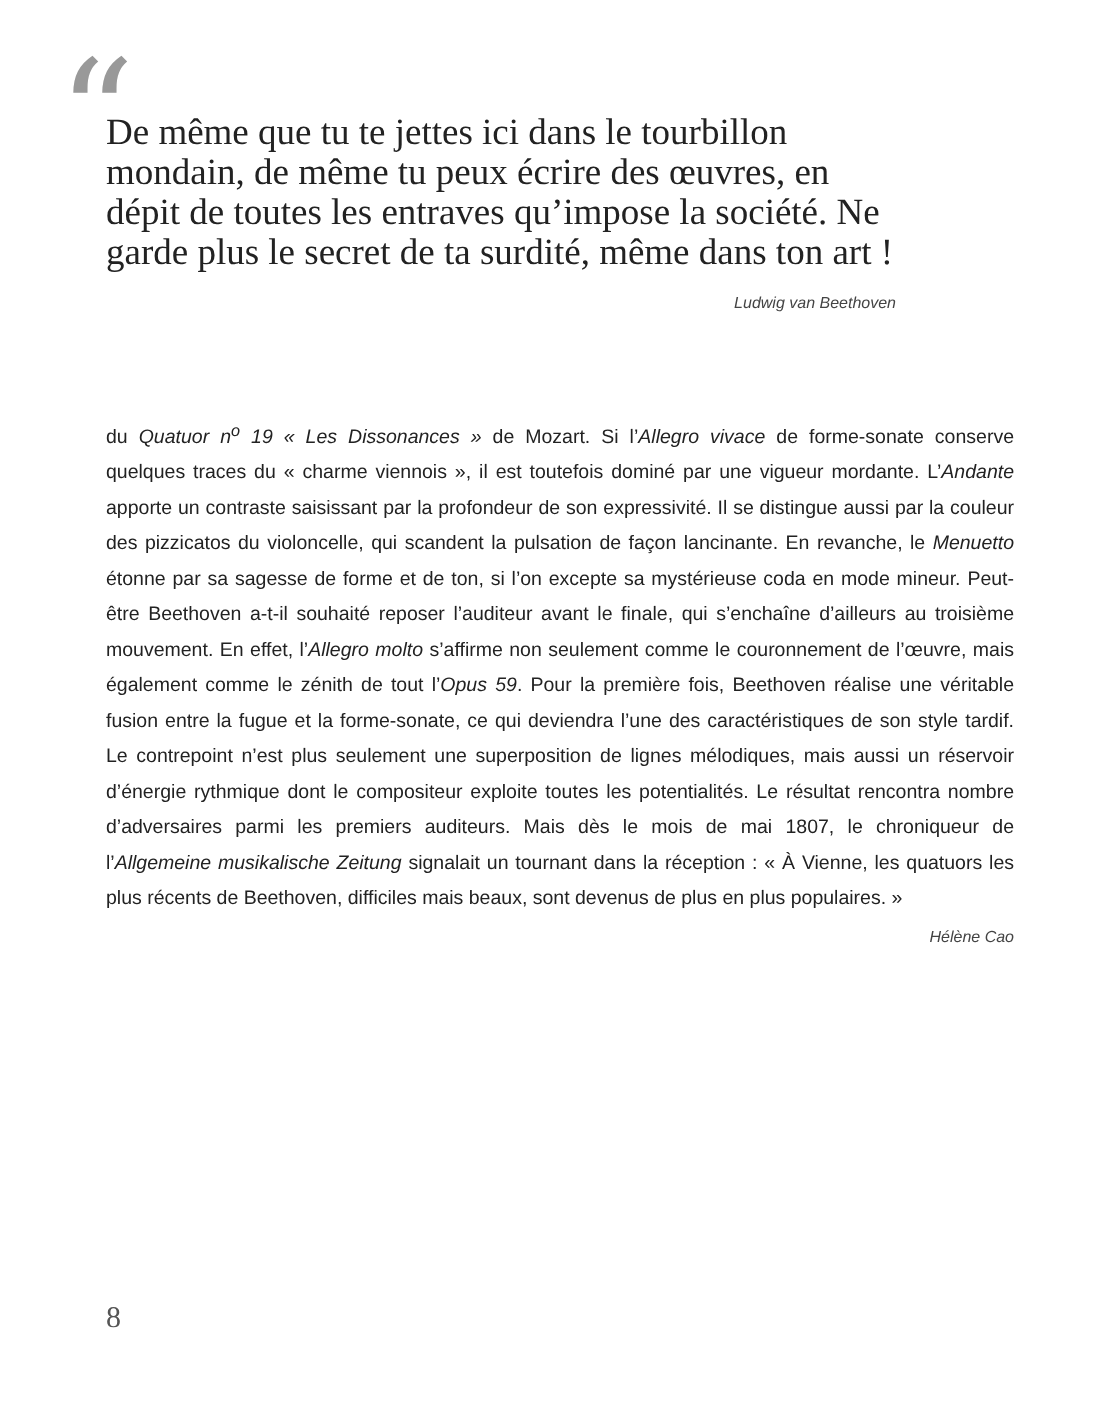“
De même que tu te jettes ici dans le tourbillon mondain, de même tu peux écrire des œuvres, en dépit de toutes les entraves qu’impose la société. Ne garde plus le secret de ta surdité, même dans ton art !
Ludwig van Beethoven
du Quatuor n<sup>o</sup> 19 « Les Dissonances » de Mozart. Si l’Allegro vivace de forme-sonate conserve quelques traces du « charme viennois », il est toutefois dominé par une vigueur mordante. L’Andante apporte un contraste saisissant par la profondeur de son expressivité. Il se distingue aussi par la couleur des pizzicatos du violoncelle, qui scandent la pulsation de façon lancinante. En revanche, le Menuetto étonne par sa sagesse de forme et de ton, si l’on excepte sa mystérieuse coda en mode mineur. Peut-être Beethoven a-t-il souhaité reposer l’auditeur avant le finale, qui s’enchaîne d’ailleurs au troisième mouvement. En effet, l’Allegro molto s’affirme non seulement comme le couronnement de l’œuvre, mais également comme le zénith de tout l’Opus 59. Pour la première fois, Beethoven réalise une véritable fusion entre la fugue et la forme-sonate, ce qui deviendra l’une des caractéristiques de son style tardif. Le contrepoint n’est plus seulement une superposition de lignes mélodiques, mais aussi un réservoir d’énergie rythmique dont le compositeur exploite toutes les potentialités. Le résultat rencontra nombre d’adversaires parmi les premiers auditeurs. Mais dès le mois de mai 1807, le chroniqueur de l’Allgemeine musikalische Zeitung signalait un tournant dans la réception : « À Vienne, les quatuors les plus récents de Beethoven, difficiles mais beaux, sont devenus de plus en plus populaires. »
Hélène Cao
8